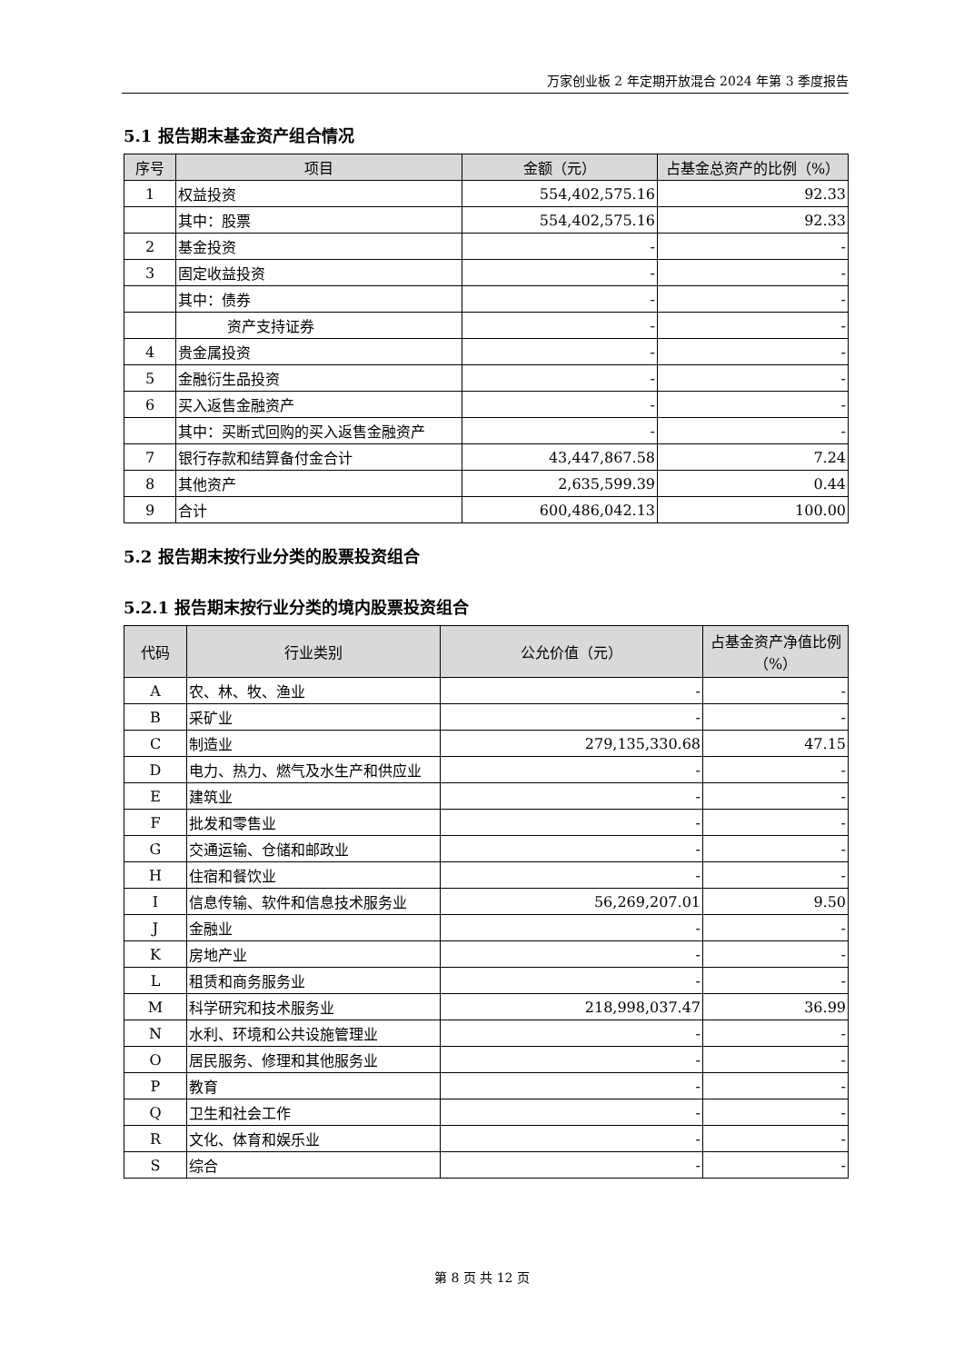万家创业板 2 年定期开放混合 2024 年第 3 季度报告
5.1 报告期末基金资产组合情况
| 序号 | 项目 | 金额（元） | 占基金总资产的比例（%） |
| --- | --- | --- | --- |
| 1 | 权益投资 | 554,402,575.16 | 92.33 |
| | 其中：股票 | 554,402,575.16 | 92.33 |
| 2 | 基金投资 | - | - |
| 3 | 固定收益投资 | - | - |
| | 其中：债券 | - | - |
| | 资产支持证券 | - | - |
| 4 | 贵金属投资 | - | - |
| 5 | 金融衍生品投资 | - | - |
| 6 | 买入返售金融资产 | - | - |
| | 其中：买断式回购的买入返售金融资产 | - | - |
| 7 | 银行存款和结算备付金合计 | 43,447,867.58 | 7.24 |
| 8 | 其他资产 | 2,635,599.39 | 0.44 |
| 9 | 合计 | 600,486,042.13 | 100.00 |
5.2 报告期末按行业分类的股票投资组合
5.2.1 报告期末按行业分类的境内股票投资组合
| 代码 | 行业类别 | 公允价值（元） | 占基金资产净值比例（%） |
| --- | --- | --- | --- |
| A | 农、林、牧、渔业 | - | - |
| B | 采矿业 | - | - |
| C | 制造业 | 279,135,330.68 | 47.15 |
| D | 电力、热力、燃气及水生产和供应业 | - | - |
| E | 建筑业 | - | - |
| F | 批发和零售业 | - | - |
| G | 交通运输、仓储和邮政业 | - | - |
| H | 住宿和餐饮业 | - | - |
| I | 信息传输、软件和信息技术服务业 | 56,269,207.01 | 9.50 |
| J | 金融业 | - | - |
| K | 房地产业 | - | - |
| L | 租赁和商务服务业 | - | - |
| M | 科学研究和技术服务业 | 218,998,037.47 | 36.99 |
| N | 水利、环境和公共设施管理业 | - | - |
| O | 居民服务、修理和其他服务业 | - | - |
| P | 教育 | - | - |
| Q | 卫生和社会工作 | - | - |
| R | 文化、体育和娱乐业 | - | - |
| S | 综合 | - | - |
第 8 页 共 12 页